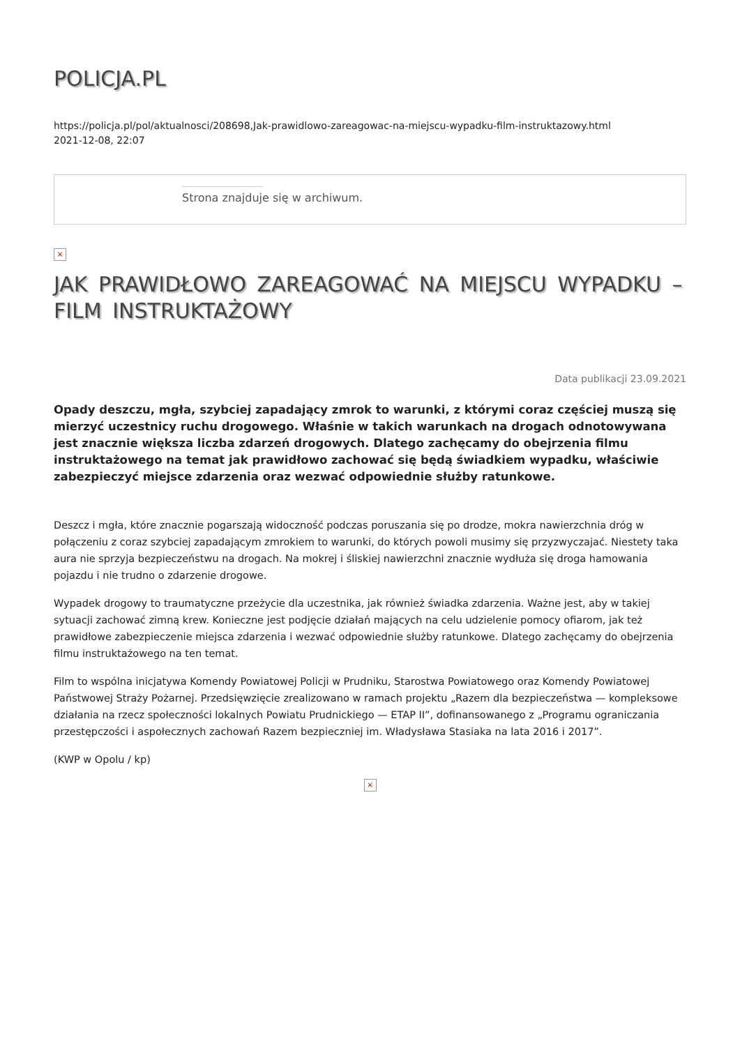POLICJA.PL
https://policja.pl/pol/aktualnosci/208698,Jak-prawidlowo-zareagowac-na-miejscu-wypadku-film-instruktazowy.html
2021-12-08, 22:07
Strona znajduje się w archiwum.
×
JAK PRAWIDŁOWO ZAREAGOWAĆ NA MIEJSCU WYPADKU – FILM INSTRUKTAŻOWY
Data publikacji 23.09.2021
Opady deszczu, mgła, szybciej zapadający zmrok to warunki, z którymi coraz częściej muszą się mierzyć uczestnicy ruchu drogowego. Właśnie w takich warunkach na drogach odnotowywana jest znacznie większa liczba zdarzeń drogowych. Dlatego zachęcamy do obejrzenia filmu instruktażowego na temat jak prawidłowo zachować się będą świadkiem wypadku, właściwie zabezpieczyć miejsce zdarzenia oraz wezwać odpowiednie służby ratunkowe.
Deszcz i mgła, które znacznie pogarszają widoczność podczas poruszania się po drodze, mokra nawierzchnia dróg w połączeniu z coraz szybciej zapadającym zmrokiem to warunki, do których powoli musimy się przyzwyczajać. Niestety taka aura nie sprzyja bezpieczeństwu na drogach. Na mokrej i śliskiej nawierzchni znacznie wydłuża się droga hamowania pojazdu i nie trudno o zdarzenie drogowe.
Wypadek drogowy to traumatyczne przeżycie dla uczestnika, jak również świadka zdarzenia. Ważne jest, aby w takiej sytuacji zachować zimną krew. Konieczne jest podjęcie działań mających na celu udzielenie pomocy ofiarom, jak też prawidłowe zabezpieczenie miejsca zdarzenia i wezwać odpowiednie służby ratunkowe. Dlatego zachęcamy do obejrzenia filmu instruktażowego na ten temat.
Film to wspólna inicjatywa Komendy Powiatowej Policji w Prudniku, Starostwa Powiatowego oraz Komendy Powiatowej Państwowej Straży Pożarnej. Przedsięwzięcie zrealizowano w ramach projektu „Razem dla bezpieczeństwa — kompleksowe działania na rzecz społeczności lokalnych Powiatu Prudnickiego — ETAP II”, dofinansowanego z „Programu ograniczania przestępczości i aspołecznych zachowań Razem bezpieczniej im. Władysława Stasiaka na lata 2016 i 2017”.
(KWP w Opolu / kp)
×